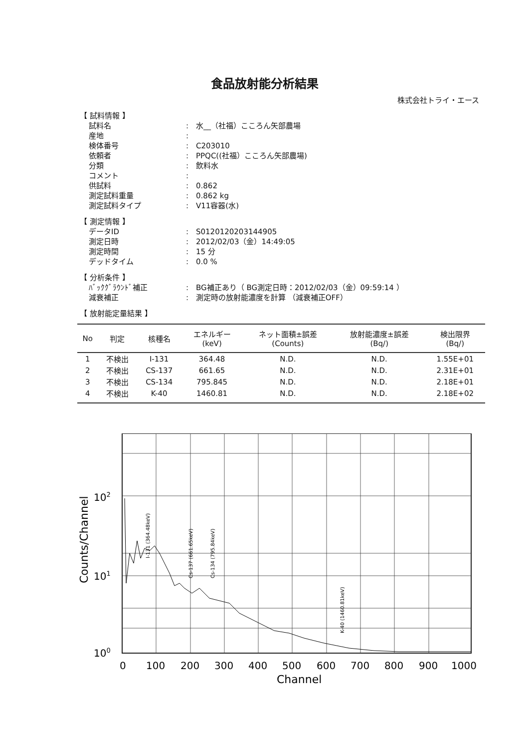食品放射能分析結果
株式会社トライ・エース
【 試料情報 】
試料名: 水__（社福）こころん矢部農場
産地:
検体番号: C203010
依頼者: PPQC((社福）こころん矢部農場)
分類: 飲料水
コメント:
供試料: 0.862
測定試料重量: 0.862 kg
測定試料タイプ: V11容器(水)
【 測定情報 】
データID: S0120120203144905
測定日時: 2012/02/03（金）14:49:05
測定時間: 15 分
デッドタイム: 0.0 %
【 分析条件 】
ﾊﾞｯｸｸﾞﾗｳﾝﾄﾞ補正: BG補正あり（ BG測定日時：2012/02/03（金）09:59:14 ）
減衰補正: 測定時の放射能濃度を計算 （減衰補正OFF）
【 放射能定量結果 】
| No | 判定 | 核種名 | エネルギー (keV) | ネット面積±誤差 (Counts) | 放射能濃度±誤差 (Bq/) | 検出限界 (Bq/) |
| --- | --- | --- | --- | --- | --- | --- |
| 1 | 不検出 | I-131 | 364.48 | N.D. | N.D. | 1.55E+01 |
| 2 | 不検出 | CS-137 | 661.65 | N.D. | N.D. | 2.31E+01 |
| 3 | 不検出 | CS-134 | 795.845 | N.D. | N.D. | 2.18E+01 |
| 4 | 不検出 | K-40 | 1460.81 | N.D. | N.D. | 2.18E+02 |
I-131 (364.48keV)
Cs-137 (661.65keV)
Cs-134 (795.84keV)
K-40 (1460.81keV)
102
101
100
Counts/Channel
0
100
200
300
400
500
600
700
800
900
1000
Channel